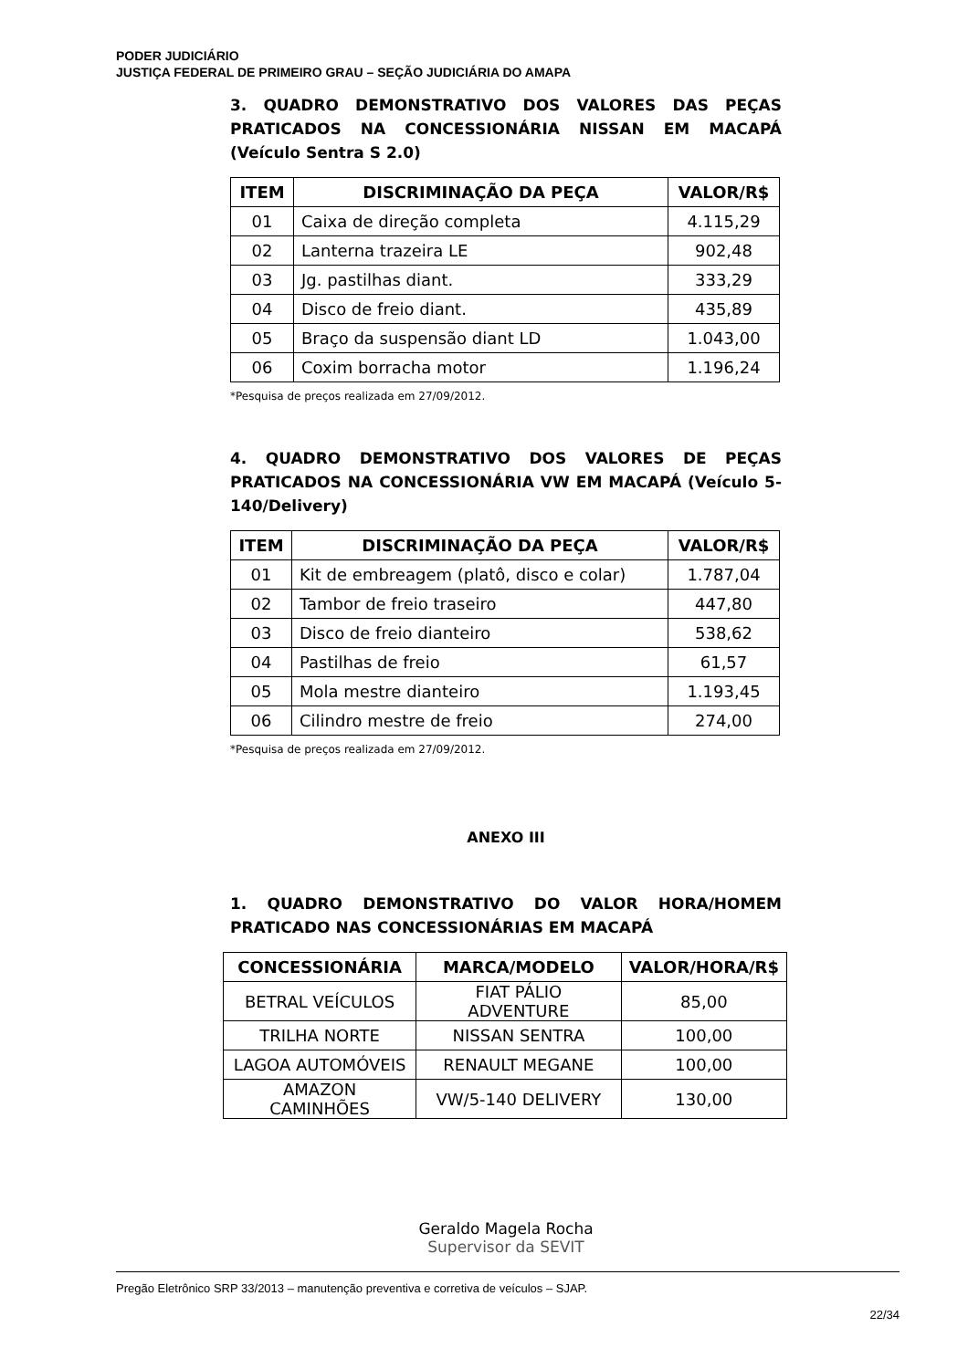PODER JUDICIÁRIO
JUSTIÇA FEDERAL DE PRIMEIRO GRAU – SEÇÃO JUDICIÁRIA DO AMAPA
3. QUADRO DEMONSTRATIVO DOS VALORES DAS PEÇAS PRATICADOS NA CONCESSIONÁRIA NISSAN EM MACAPÁ (Veículo Sentra S 2.0)
| ITEM | DISCRIMINAÇÃO DA PEÇA | VALOR/R$ |
| --- | --- | --- |
| 01 | Caixa de direção completa | 4.115,29 |
| 02 | Lanterna trazeira LE | 902,48 |
| 03 | Jg. pastilhas diant. | 333,29 |
| 04 | Disco de freio diant. | 435,89 |
| 05 | Braço da suspensão diant LD | 1.043,00 |
| 06 | Coxim borracha motor | 1.196,24 |
*Pesquisa de preços realizada em 27/09/2012.
4. QUADRO DEMONSTRATIVO DOS VALORES DE PEÇAS PRATICADOS NA CONCESSIONÁRIA VW EM MACAPÁ (Veículo 5-140/Delivery)
| ITEM | DISCRIMINAÇÃO DA PEÇA | VALOR/R$ |
| --- | --- | --- |
| 01 | Kit de embreagem (platô, disco e colar) | 1.787,04 |
| 02 | Tambor de freio traseiro | 447,80 |
| 03 | Disco de freio dianteiro | 538,62 |
| 04 | Pastilhas de freio | 61,57 |
| 05 | Mola mestre dianteiro | 1.193,45 |
| 06 | Cilindro mestre de freio | 274,00 |
*Pesquisa de preços realizada em 27/09/2012.
ANEXO III
1. QUADRO DEMONSTRATIVO DO VALOR HORA/HOMEM PRATICADO NAS CONCESSIONÁRIAS EM MACAPÁ
| CONCESSIONÁRIA | MARCA/MODELO | VALOR/HORA/R$ |
| --- | --- | --- |
| BETRAL VEÍCULOS | FIAT PÁLIO ADVENTURE | 85,00 |
| TRILHA NORTE | NISSAN SENTRA | 100,00 |
| LAGOA AUTOMÓVEIS | RENAULT MEGANE | 100,00 |
| AMAZON CAMINHÕES | VW/5-140 DELIVERY | 130,00 |
Geraldo Magela Rocha
Supervisor da SEVIT
Pregão Eletrônico SRP 33/2013 – manutenção preventiva e corretiva de veículos – SJAP.
22/34